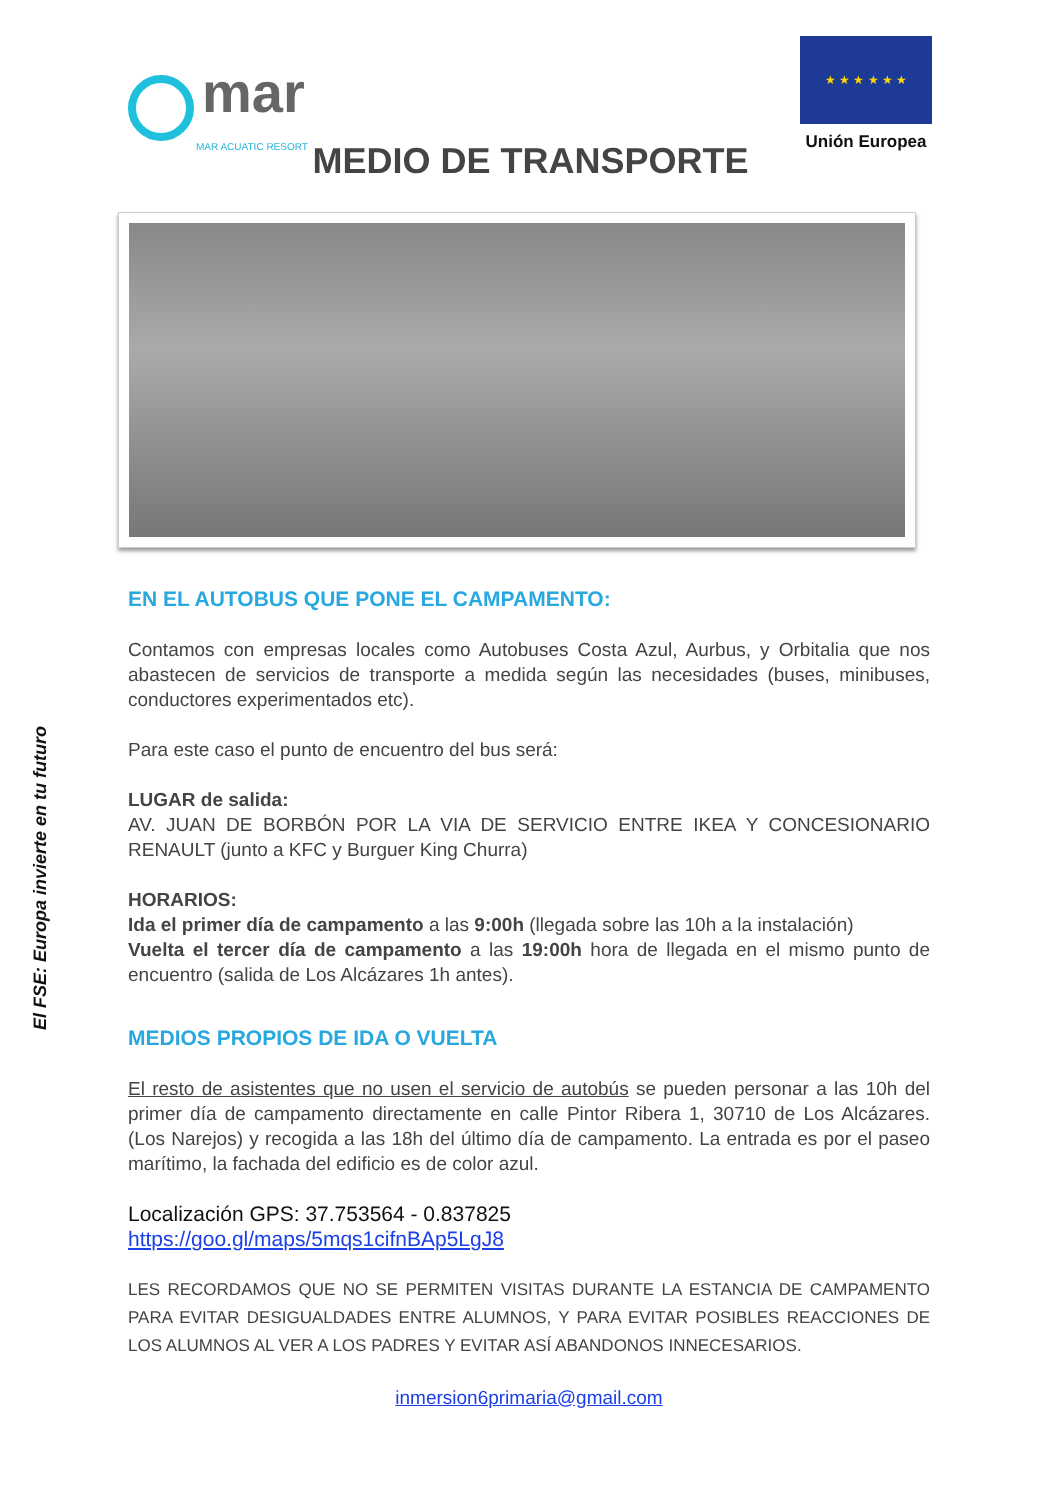El FSE: Europa invierte en tu futuro
mar
MAR ACUATIC RESORT
★ ★ ★ ★ ★ ★
Unión Europea
MEDIO DE TRANSPORTE
EN EL AUTOBUS QUE PONE EL CAMPAMENTO:
Contamos con empresas locales como Autobuses Costa Azul, Aurbus, y Orbitalia que nos abastecen de servicios de transporte a medida según las necesidades (buses, minibuses, conductores experimentados etc).
Para este caso el punto de encuentro del bus será:
LUGAR de salida:
AV. JUAN DE BORBÓN POR LA VIA DE SERVICIO ENTRE IKEA Y CONCESIONARIO RENAULT (junto a KFC y Burguer King Churra)
HORARIOS:
Ida el primer día de campamento a las 9:00h (llegada sobre las 10h a la instalación)
Vuelta el tercer día de campamento a las 19:00h hora de llegada en el mismo punto de encuentro (salida de Los Alcázares 1h antes).
MEDIOS PROPIOS DE IDA O VUELTA
El resto de asistentes que no usen el servicio de autobús se pueden personar a las 10h del primer día de campamento directamente en calle Pintor Ribera 1, 30710 de Los Alcázares. (Los Narejos) y recogida a las 18h del último día de campamento. La entrada es por el paseo marítimo, la fachada del edificio es de color azul.
Localización GPS: 37.753564 - 0.837825
https://goo.gl/maps/5mqs1cifnBAp5LgJ8
LES RECORDAMOS QUE NO SE PERMITEN VISITAS DURANTE LA ESTANCIA DE CAMPAMENTO PARA EVITAR DESIGUALDADES ENTRE ALUMNOS, Y PARA EVITAR POSIBLES REACCIONES DE LOS ALUMNOS AL VER A LOS PADRES Y EVITAR ASÍ ABANDONOS INNECESARIOS.
inmersion6primaria@gmail.com